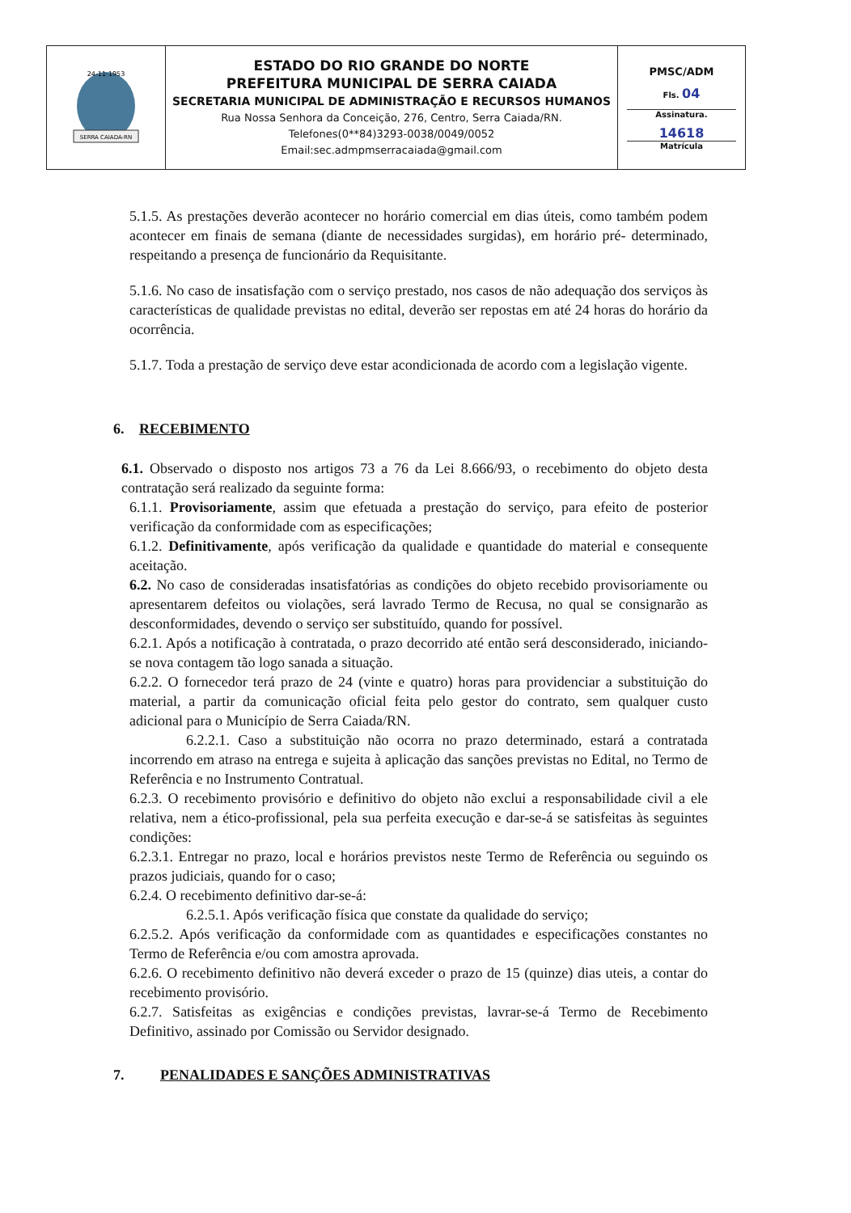| SERRA CAIADA-RN 24-11-1953 | ESTADO DO RIO GRANDE DO NORTE PREFEITURA MUNICIPAL DE SERRA CAIADA SECRETARIA MUNICIPAL DE ADMINISTRAÇÃO E RECURSOS HUMANOS Rua Nossa Senhora da Conceição, 276, Centro, Serra Caiada/RN. Telefones(0**84)3293-0038/0049/0052 Email:sec.admpmserracaiada@gmail.com | PMSC/ADM Fls. 04 Assinatura. 14618 Matrícula |
5.1.5. As prestações deverão acontecer no horário comercial em dias úteis, como também podem acontecer em finais de semana (diante de necessidades surgidas), em horário pré- determinado, respeitando a presença de funcionário da Requisitante.
5.1.6. No caso de insatisfação com o serviço prestado, nos casos de não adequação dos serviços às características de qualidade previstas no edital, deverão ser repostas em até 24 horas do horário da ocorrência.
5.1.7. Toda a prestação de serviço deve estar acondicionada de acordo com a legislação vigente.
6. RECEBIMENTO
6.1. Observado o disposto nos artigos 73 a 76 da Lei 8.666/93, o recebimento do objeto desta contratação será realizado da seguinte forma:
6.1.1. Provisoriamente, assim que efetuada a prestação do serviço, para efeito de posterior verificação da conformidade com as especificações;
6.1.2. Definitivamente, após verificação da qualidade e quantidade do material e consequente aceitação.
6.2. No caso de consideradas insatisfatórias as condições do objeto recebido provisoriamente ou apresentarem defeitos ou violações, será lavrado Termo de Recusa, no qual se consignarão as desconformidades, devendo o serviço ser substituído, quando for possível.
6.2.1. Após a notificação à contratada, o prazo decorrido até então será desconsiderado, iniciando-se nova contagem tão logo sanada a situação.
6.2.2. O fornecedor terá prazo de 24 (vinte e quatro) horas para providenciar a substituição do material, a partir da comunicação oficial feita pelo gestor do contrato, sem qualquer custo adicional para o Município de Serra Caiada/RN.
6.2.2.1. Caso a substituição não ocorra no prazo determinado, estará a contratada incorrendo em atraso na entrega e sujeita à aplicação das sanções previstas no Edital, no Termo de Referência e no Instrumento Contratual.
6.2.3. O recebimento provisório e definitivo do objeto não exclui a responsabilidade civil a ele relativa, nem a ético-profissional, pela sua perfeita execução e dar-se-á se satisfeitas às seguintes condições:
6.2.3.1. Entregar no prazo, local e horários previstos neste Termo de Referência ou seguindo os prazos judiciais, quando for o caso;
6.2.4. O recebimento definitivo dar-se-á:
6.2.5.1. Após verificação física que constate da qualidade do serviço;
6.2.5.2. Após verificação da conformidade com as quantidades e especificações constantes no Termo de Referência e/ou com amostra aprovada.
6.2.6. O recebimento definitivo não deverá exceder o prazo de 15 (quinze) dias uteis, a contar do recebimento provisório.
6.2.7. Satisfeitas as exigências e condições previstas, lavrar-se-á Termo de Recebimento Definitivo, assinado por Comissão ou Servidor designado.
7. PENALIDADES E SANÇÕES ADMINISTRATIVAS